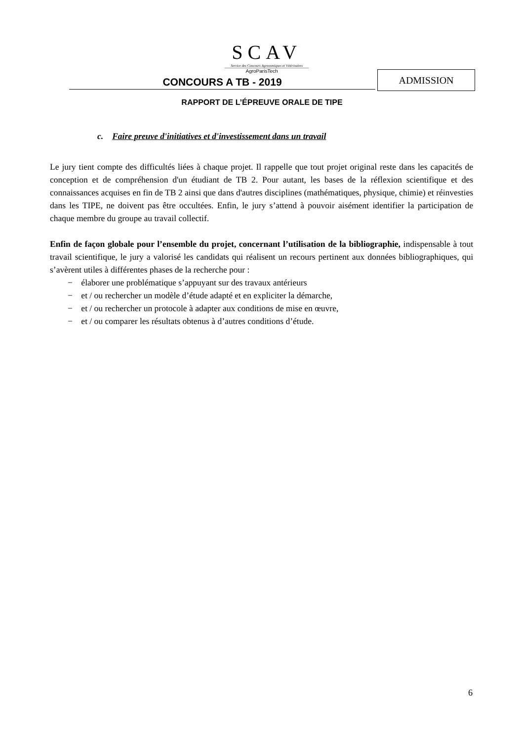SCAV
Service des Concours Agronomiques et Vétérinaires
AgroParisTech
CONCOURS A TB - 2019
ADMISSION
RAPPORT DE L’ÉPREUVE ORALE DE TIPE
c. Faire preuve d'initiatives et d'investissement dans un travail
Le jury tient compte des difficultés liées à chaque projet. Il rappelle que tout projet original reste dans les capacités de conception et de compréhension d'un étudiant de TB 2. Pour autant, les bases de la réflexion scientifique et des connaissances acquises en fin de TB 2 ainsi que dans d'autres disciplines (mathématiques, physique, chimie) et réinvesties dans les TIPE, ne doivent pas être occultées. Enfin, le jury s’attend à pouvoir aisément identifier la participation de chaque membre du groupe au travail collectif.
Enfin de façon globale pour l’ensemble du projet, concernant l’utilisation de la bibliographie, indispensable à tout travail scientifique, le jury a valorisé les candidats qui réalisent un recours pertinent aux données bibliographiques, qui s’avèrent utiles à différentes phases de la recherche pour :
− élaborer une problématique s’appuyant sur des travaux antérieurs
− et / ou rechercher un modèle d’étude adapté et en expliciter la démarche,
− et / ou rechercher un protocole à adapter aux conditions de mise en œuvre,
− et / ou comparer les résultats obtenus à d’autres conditions d’étude.
6